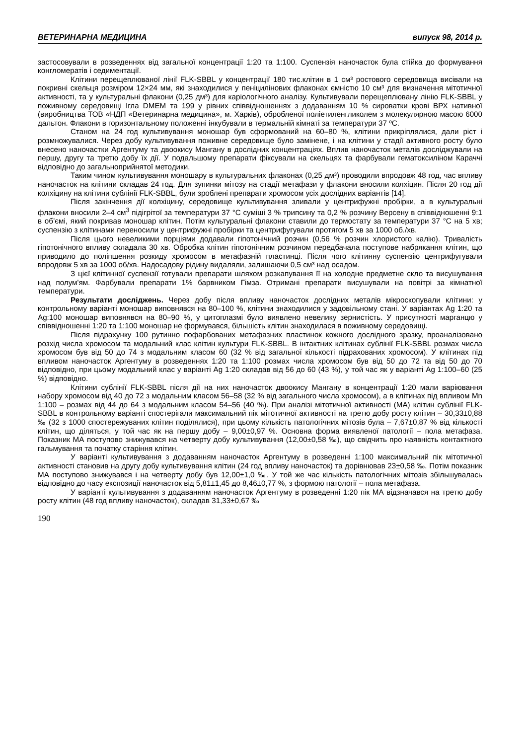ВЕТЕРИНАРНА МЕДИЦИНА випуск 98, 2014 р.
застосовували в розведеннях від загальної концентрації 1:20 та 1:100. Суспензія наночасток була стійка до формування конгломератів і седиментації.
Клітини перещеплюваної лінії FLK-SBBL у концентрації 180 тис.клітин в 1 см³ ростового середовища висівали на покривні скельця розміром 12×24 мм, які знаходилися у пеніцилінових флаконах ємністю 10 см³ для визначення мітотичної активності, та у культуральні флакони (0,25 дм³) для каріологічного аналізу. Культивували перещеплювану лінію FLK-SBBL у поживному середовищі Ігла DMEM та 199 у рівних співвідношеннях з додаванням 10 % сироватки крові ВРХ нативної (виробництва ТОВ «НДП «Ветеринарна медицина», м. Харків), обробленої поліетиленгликолем з молекулярною масою 6000 дальтон. Флакони в горизонтальному положенні інкубували в термальній кімнаті за температури 37 ºС.
Станом на 24 год культивування моношар був сформований на 60–80 %, клітини прикріплялися, дали ріст і розмножувалися. Через добу культивування поживне середовище було замінене, і на клітини у стадії активного росту було внесено наночастки Аргентуму та двоокису Мангану в дослідних концентраціях. Вплив наночасток металів досліджували на першу, другу та третю добу їх дії. У подальшому препарати фіксували на скельцях та фарбували гематоксиліном Караччі відповідно до загальноприйнятої методики.
Таким чином культивування моношару в культуральних флаконах (0,25 дм³) проводили впродовж 48 год, час впливу наночасток на клітини складав 24 год. Для зупинки мітозу на стадії метафази у флакони вносили колхіцин. Після 20 год дії колхіцину на клітини сублінії FLK-SBBL, були зроблені препарати хромосом усіх дослідних варіантів [14].
Після закінчення дії колхіцину, середовище культивування зливали у центрифужні пробірки, а в культуральні флакони вносили 2–4 см<sup>3</sup> підігрітої за температури 37 °С суміші 3 % трипсину та 0,2 % розчину Версену в співвідношенні 9:1 в об’ємі, який покривав моношар клітин. Потім культуральні флакони ставили до термостату за температури 37 °С на 5 хв; суспензію з клітинами переносили у центрифужні пробірки та центрифугували протягом 5 хв за 1000 об./хв.
Після цього невеликими порціями додавали гіпотонічний розчин (0,56 % розчин хлористого калію). Тривалість гіпотонічного впливу складала 30 хв. Обробка клітин гіпотонічним розчином передбачала поступове набрякання клітин, що приводило до поліпшення розкиду хромосом в метафазній пластинці. Після чого клітинну суспензію центрифугували впродовж 5 хв за 1000 об/хв. Надосадову рідину видаляли, залишаючи 0,5 см³ над осадом.
З цієї клітинної суспензії готували препарати шляхом розкапування її на холодне предметне скло та висушування над полум'ям. Фарбували препарати 1% барвником Гімза. Отримані препарати висушували на повітрі за кімнатної температури.
Результати досліджень. Через добу після впливу наночасток дослідних металів мікроскопували клітини: у контрольному варіанті моношар виповнявся на 80–100 %, клітини знаходилися у задовільному стані. У варіантах Ag 1:20 та Ag:100 моношар виповнявся на 80–90 %, у цитоплазмі було виявлено невелику зернистість. У присутності марганцю у співвідношенні 1:20 та 1:100 моношар не формувався, більшість клітин знаходилася в поживному середовищі.
Після підрахунку 100 рутинно пофарбованих метафазних пластинок кожного дослідного зразку, проаналізовано розхід числа хромосом та модальний клас клітин культури FLK-SBBL. В інтактних клітинах сублінії FLK-SBBL розмах числа хромосом був від 50 до 74 з модальним класом 60 (32 % від загальної кількості підрахованих хромосом). У клітинах під впливом наночасток Аргентуму в розведеннях 1:20 та 1:100 розмах числа хромосом був від 50 до 72 та від 50 до 70 відповідно, при цьому модальний клас у варіанті Ag 1:20 складав від 56 до 60 (43 %), у той час як у варіанті Ag 1:100–60 (25 %) відповідно.
Клітини сублінії FLK-SBBL після дії на них наночасток двоокису Мангану в концентрації 1:20 мали варіювання набору хромосом від 40 до 72 з модальним класом 56–58 (32 % від загального числа хромосом), а в клітинах під впливом Mn 1:100 – розмах від 44 до 64 з модальним класом 54–56 (40 %). При аналізі мітотичної активності (МА) клітин сублінії FLK-SBBL в контрольному варіанті спостерігали максимальний пік мітотичної активності на третю добу росту клітин – 30,33±0,88 ‰ (32 з 1000 спостережуваних клітин поділялися), при цьому кількість патологічних мітозів була – 7,67±0,87 % від кількості клітин, що діляться, у той час як на першу добу – 9,00±0,97 %. Основна форма виявленої патології – пола метафаза. Показник МА поступово знижувався на четверту добу культивування (12,00±0,58 ‰), що свідчить про наявність контактного гальмування та початку старіння клітин.
У варіанті культивування з додаванням наночасток Аргентуму в розведенні 1:100 максимальний пік мітотичної активності становив на другу добу культивування клітин (24 год впливу наночасток) та дорівнював 23±0,58 ‰. Потім показник МА поступово знижувався і на четверту добу був 12,00±1,0 ‰. У той же час кількість патологічних мітозів збільшувалась відповідно до часу експозиції наночасток від 5,81±1,45 до 8,46±0,77 %, з формою патології – пола метафаза.
У варіанті культивування з додаванням наночасток Аргентуму в розведенні 1:20 пік МА відзначався на третю добу росту клітин (48 год впливу наночасток), складав 31,33±0,67 ‰
190